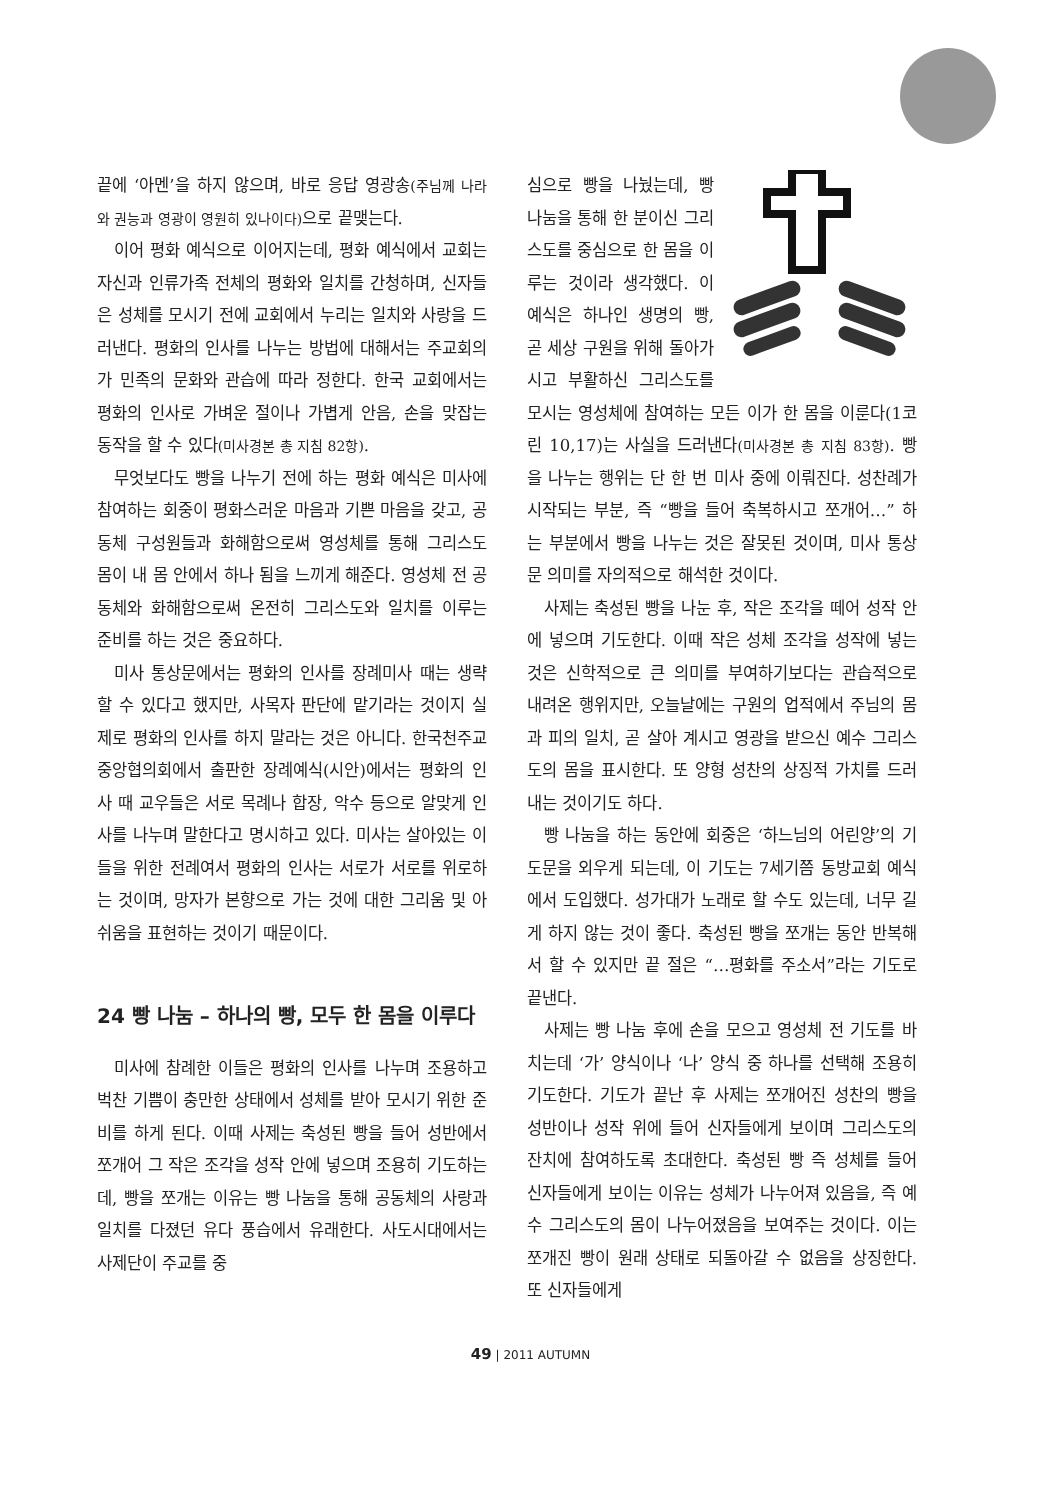끝에 ‘아멘’을 하지 않으며, 바로 응답 영광송(주님께 나라와 권능과 영광이 영원히 있나이다) 으로 끝맺는다.
이어 평화 예식으로 이어지는데, 평화 예식에서 교회는 자신과 인류가족 전체의 평화와 일치를 간청하며, 신자들은 성체를 모시기 전에 교회에서 누리는 일치와 사랑을 드러낸다. 평화의 인사를 나누는 방법에 대해서는 주교회의가 민족의 문화와 관습에 따라 정한다. 한국 교회에서는 평화의 인사로 가벼운 절이나 가볍게 안음, 손을 맞잡는 동작을 할 수 있다(미사경본 총 지침 82항).
무엇보다도 빵을 나누기 전에 하는 평화 예식은 미사에 참여하는 회중이 평화스러운 마음과 기쁜 마음을 갖고, 공동체 구성원들과 화해함으로써 영성체를 통해 그리스도 몸이 내 몸 안에서 하나 됨을 느끼게 해준다. 영성체 전 공동체와 화해함으로써 온전히 그리스도와 일치를 이루는 준비를 하는 것은 중요하다.
미사 통상문에서는 평화의 인사를 장례미사 때는 생략할 수 있다고 했지만, 사목자 판단에 맡기라는 것이지 실제로 평화의 인사를 하지 말라는 것은 아니다. 한국천주교중앙협의회에서 출판한 장례예식(시안)에서는 평화의 인사 때 교우들은 서로 목례나 합장, 악수 등으로 알맞게 인사를 나누며 말한다고 명시하고 있다. 미사는 살아있는 이들을 위한 전례여서 평화의 인사는 서로가 서로를 위로하는 것이며, 망자가 본향으로 가는 것에 대한 그리움 및 아쉬움을 표현하는 것이기 때문이다.
24 빵 나눔 – 하나의 빵, 모두 한 몸을 이루다
미사에 참례한 이들은 평화의 인사를 나누며 조용하고 벅찬 기쁨이 충만한 상태에서 성체를 받아 모시기 위한 준비를 하게 된다. 이때 사제는 축성된 빵을 들어 성반에서 쪼개어 그 작은 조각을 성작 안에 넣으며 조용히 기도하는데, 빵을 쪼개는 이유는 빵 나눔을 통해 공동체의 사랑과 일치를 다졌던 유다 풍습에서 유래한다. 사도시대에서는 사제단이 주교를 중
심으로 빵을 나눴는데, 빵 나눔을 통해 한 분이신 그리스도를 중심으로 한 몸을 이루는 것이라 생각했다. 이 예식은 하나인 생명의 빵, 곧 세상 구원을 위해 돌아가시고 부활하신 그리스도를 모시는 영성체에 참여하는 모든 이가 한 몸을 이룬다(1코린 10,17)는 사실을 드러낸다(미사경본 총 지침 83항). 빵을 나누는 행위는 단 한 번 미사 중에 이뤄진다. 성찬례가 시작되는 부분, 즉 “빵을 들어 축복하시고 쪼개어…” 하는 부분에서 빵을 나누는 것은 잘못된 것이며, 미사 통상문 의미를 자의적으로 해석한 것이다.
사제는 축성된 빵을 나눈 후, 작은 조각을 떼어 성작 안에 넣으며 기도한다. 이때 작은 성체 조각을 성작에 넣는 것은 신학적으로 큰 의미를 부여하기보다는 관습적으로 내려온 행위지만, 오늘날에는 구원의 업적에서 주님의 몸과 피의 일치, 곧 살아 계시고 영광을 받으신 예수 그리스도의 몸을 표시한다. 또 양형 성찬의 상징적 가치를 드러내는 것이기도 하다.
빵 나눔을 하는 동안에 회중은 ‘하느님의 어린양’의 기도문을 외우게 되는데, 이 기도는 7세기쯤 동방교회 예식에서 도입했다. 성가대가 노래로 할 수도 있는데, 너무 길게 하지 않는 것이 좋다. 축성된 빵을 쪼개는 동안 반복해서 할 수 있지만 끝 절은 “…평화를 주소서”라는 기도로 끝낸다.
사제는 빵 나눔 후에 손을 모으고 영성체 전 기도를 바치는데 ‘가’ 양식이나 ‘나’ 양식 중 하나를 선택해 조용히 기도한다. 기도가 끝난 후 사제는 쪼개어진 성찬의 빵을 성반이나 성작 위에 들어 신자들에게 보이며 그리스도의 잔치에 참여하도록 초대한다. 축성된 빵 즉 성체를 들어 신자들에게 보이는 이유는 성체가 나누어져 있음을, 즉 예수 그리스도의 몸이 나누어졌음을 보여주는 것이다. 이는 쪼개진 빵이 원래 상태로 되돌아갈 수 없음을 상징한다. 또 신자들에게
49 | 2011 AUTUMN